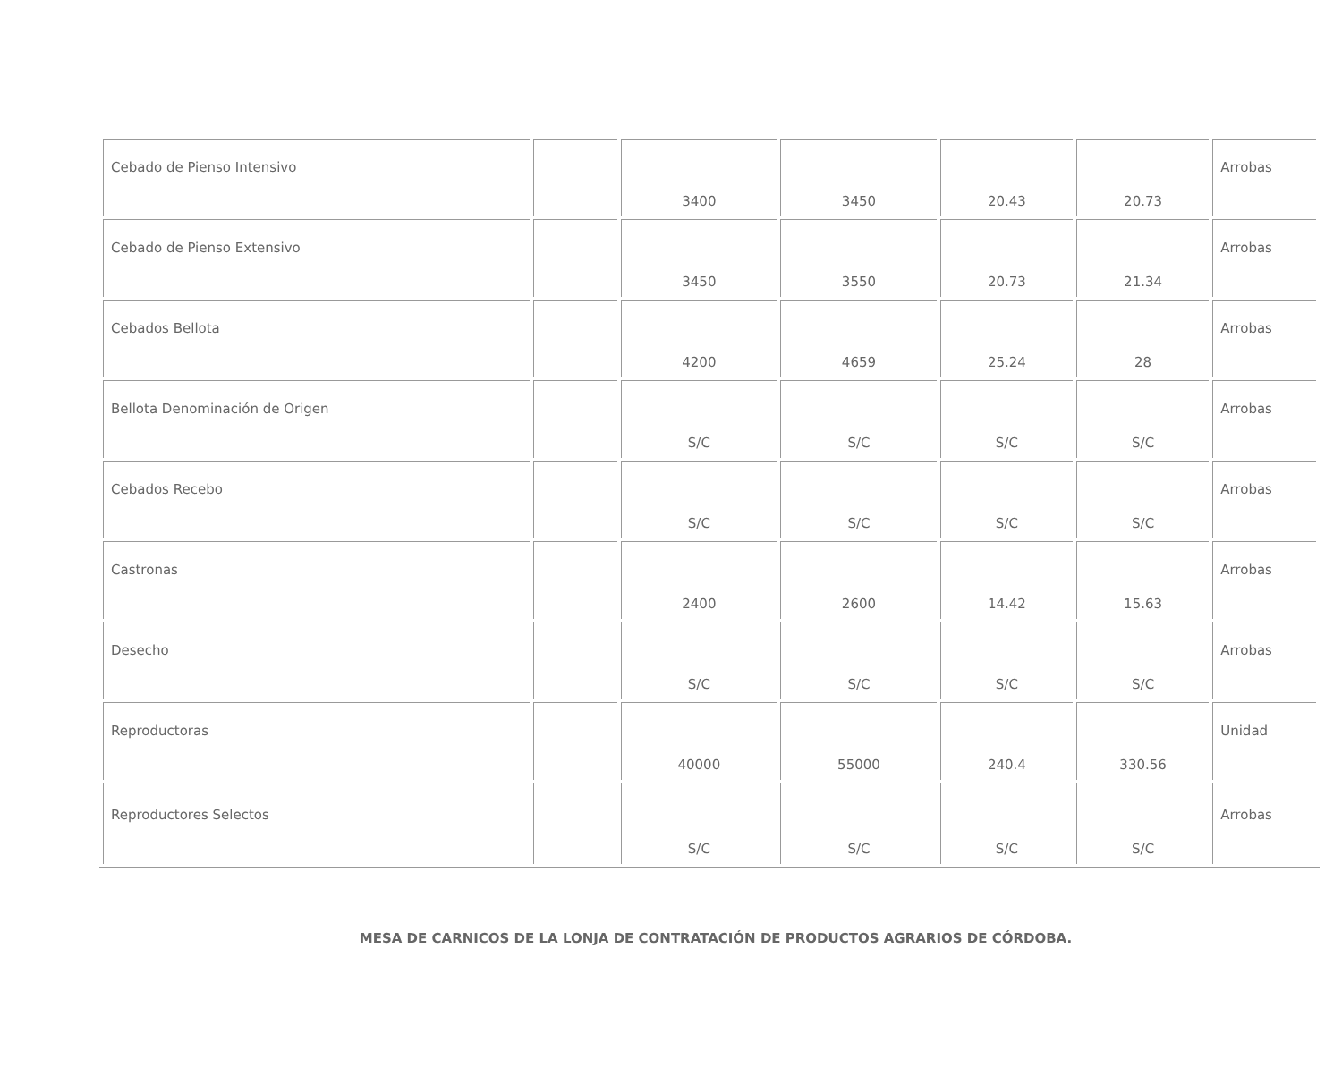| Cebado de Pienso Intensivo | | 3400 | 3450 | 20.43 | 20.73 | Arrobas |
| Cebado de Pienso Extensivo | | 3450 | 3550 | 20.73 | 21.34 | Arrobas |
| Cebados Bellota | | 4200 | 4659 | 25.24 | 28 | Arrobas |
| Bellota Denominación de Origen | | S/C | S/C | S/C | S/C | Arrobas |
| Cebados Recebo | | S/C | S/C | S/C | S/C | Arrobas |
| Castronas | | 2400 | 2600 | 14.42 | 15.63 | Arrobas |
| Desecho | | S/C | S/C | S/C | S/C | Arrobas |
| Reproductoras | | 40000 | 55000 | 240.4 | 330.56 | Unidad |
| Reproductores Selectos | | S/C | S/C | S/C | S/C | Arrobas |
MESA DE CARNICOS DE LA LONJA DE CONTRATACIÓN DE PRODUCTOS AGRARIOS DE CÓRDOBA.